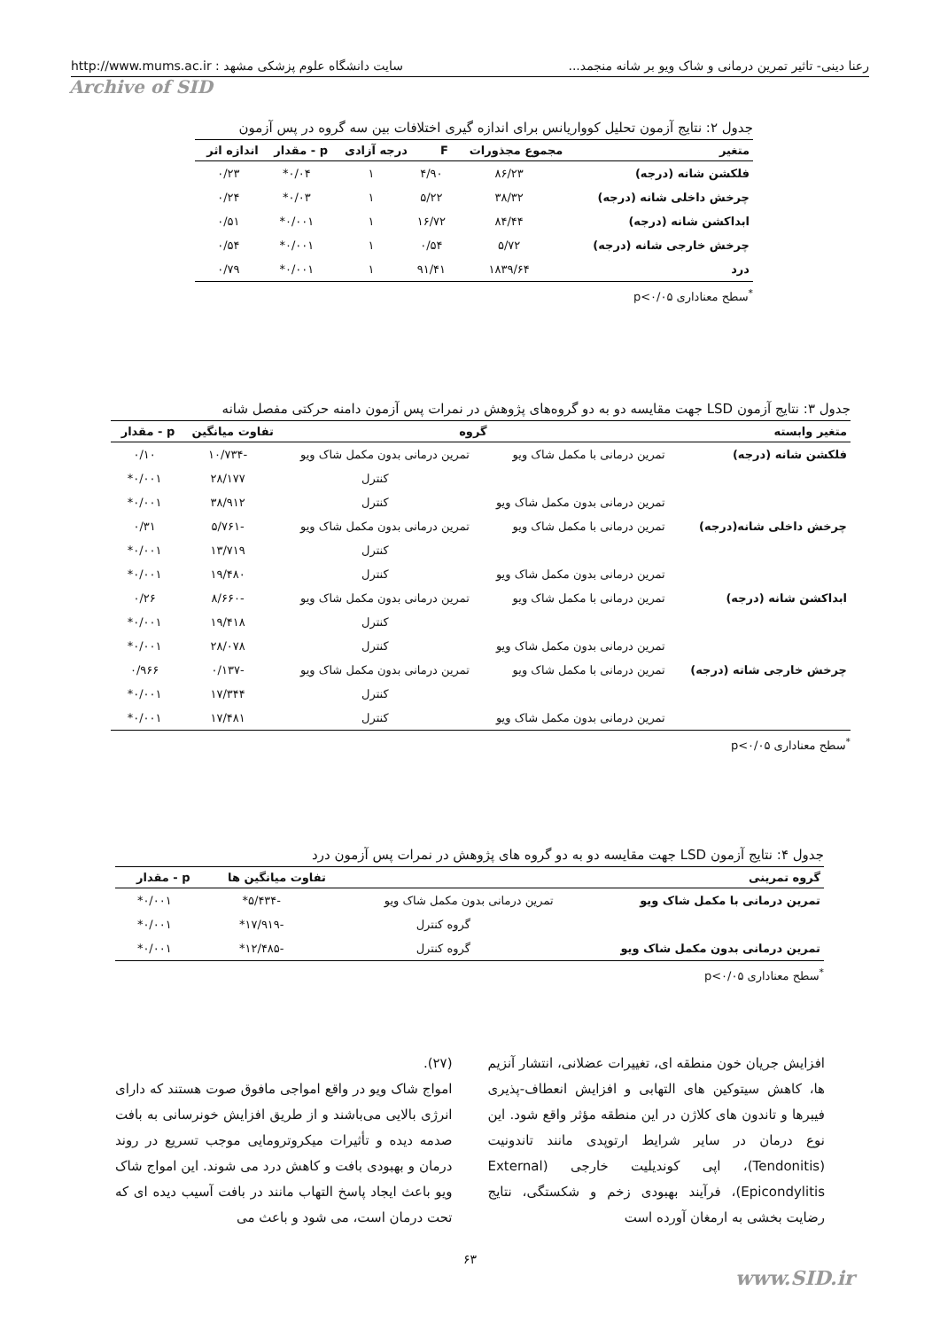رعنا دینی- تاثیر تمرین درمانی و شاک ویو بر شانه منجمد... سایت دانشگاه علوم پزشکی مشهد : http://www.mums.ac.ir
Archive of SID
جدول ۲: نتایج آزمون تحلیل کوواریانس برای اندازه گیری اختلافات بین سه گروه در پس آزمون
| متغیر | مجموع مجذورات | F | درجه آزادی | p - مقدار | اندازه اثر |
| --- | --- | --- | --- | --- | --- |
| فلکشن شانه (درجه) | ۸۶/۲۳ | ۴/۹۰ | ۱ | ۰/۰۴* | ۰/۲۳ |
| چرخش داخلی شانه (درجه) | ۳۸/۳۲ | ۵/۲۲ | ۱ | ۰/۰۳* | ۰/۲۴ |
| ابداکشن شانه (درجه) | ۸۴/۴۴ | ۱۶/۷۲ | ۱ | ۰/۰۰۱* | ۰/۵۱ |
| چرخش خارجی شانه (درجه) | ۵/۷۲ | ۰/۵۴ | ۱ | ۰/۰۰۱* | ۰/۵۴ |
| درد | ۱۸۳۹/۶۴ | ۹۱/۴۱ | ۱ | ۰/۰۰۱* | ۰/۷۹ |
<sup>*</sup> سطح معناداری p<۰/۰۵
جدول ۳: نتایج آزمون LSD جهت مقایسه دو به دو گروه‌های پژوهش در نمرات پس آزمون دامنه حرکتی مفصل شانه
| متغیر وابسته | گروه | | تفاوت میانگین | p - مقدار |
| --- | --- | --- | --- | --- |
| فلکشن شانه (درجه) | تمرین درمانی با مکمل شاک ویو | تمرین درمانی بدون مکمل شاک ویو | -۱۰/۷۳۴ | ۰/۱۰ |
| | | کنترل | ۲۸/۱۷۷ | ۰/۰۰۱* |
| | تمرین درمانی بدون مکمل شاک ویو | کنترل | ۳۸/۹۱۲ | ۰/۰۰۱* |
| چرخش داخلی شانه(درجه) | تمرین درمانی با مکمل شاک ویو | تمرین درمانی بدون مکمل شاک ویو | -۵/۷۶۱ | ۰/۳۱ |
| | | کنترل | ۱۳/۷۱۹ | ۰/۰۰۱* |
| | تمرین درمانی بدون مکمل شاک ویو | کنترل | ۱۹/۴۸۰ | ۰/۰۰۱* |
| ابداکشن شانه (درجه) | تمرین درمانی با مکمل شاک ویو | تمرین درمانی بدون مکمل شاک ویو | -۸/۶۶۰ | ۰/۲۶ |
| | | کنترل | ۱۹/۴۱۸ | ۰/۰۰۱* |
| | تمرین درمانی بدون مکمل شاک ویو | کنترل | ۲۸/۰۷۸ | ۰/۰۰۱* |
| چرخش خارجی شاته (درجه) | تمرین درمانی با مکمل شاک ویو | تمرین درمانی بدون مکمل شاک ویو | -۰/۱۳۷ | ۰/۹۶۶ |
| | | کنترل | ۱۷/۳۴۴ | ۰/۰۰۱* |
| | تمرین درمانی بدون مکمل شاک ویو | کنترل | ۱۷/۴۸۱ | ۰/۰۰۱* |
<sup>*</sup> سطح معناداری p<۰/۰۵
جدول ۴: نتایج آزمون LSD جهت مقایسه دو به دو گروه های پژوهش در نمرات پس آزمون درد
| گروه تمرینی | | تفاوت میانگین ها | p - مقدار |
| --- | --- | --- | --- |
| تمرین درمانی با مکمل شاک ویو | تمرین درمانی بدون مکمل شاک ویو | -۵/۴۳۴* | ۰/۰۰۱* |
| | گروه کنترل | -۱۷/۹۱۹* | ۰/۰۰۱* |
| تمرین درمانی بدون مکمل شاک ویو | گروه کنترل | -۱۲/۴۸۵* | ۰/۰۰۱* |
<sup>*</sup> سطح معناداری p<۰/۰۵
افزایش جریان خون منطقه ای، تغییرات عضلانی، انتشار آنزیم ها، کاهش سیتوکین های التهابی و افزایش انعطاف-پذیری فیبرها و تاندون های کلاژن در این منطقه مؤثر واقع شود. این نوع درمان در سایر شرایط ارتوپدی مانند تاندونیت (Tendonitis)، اپی کوندیلیت خارجی (External Epicondylitis)، فرآیند بهبودی زخم و شکستگی، نتایج رضایت بخشی به ارمغان آورده است
(۲۷).
امواج شاک ویو در واقع امواجی مافوق صوت هستند که دارای انرژی بالایی می‌باشند و از طریق افزایش خونرسانی به بافت صدمه دیده و تأثیرات میکروترومایی موجب تسریع در روند درمان و بهبودی بافت و کاهش درد می شوند. این امواج شاک ویو باعث ایجاد پاسخ التهاب مانند در بافت آسیب دیده ای که تحت درمان است، می شود و باعث می
۶۳
www.SID.ir